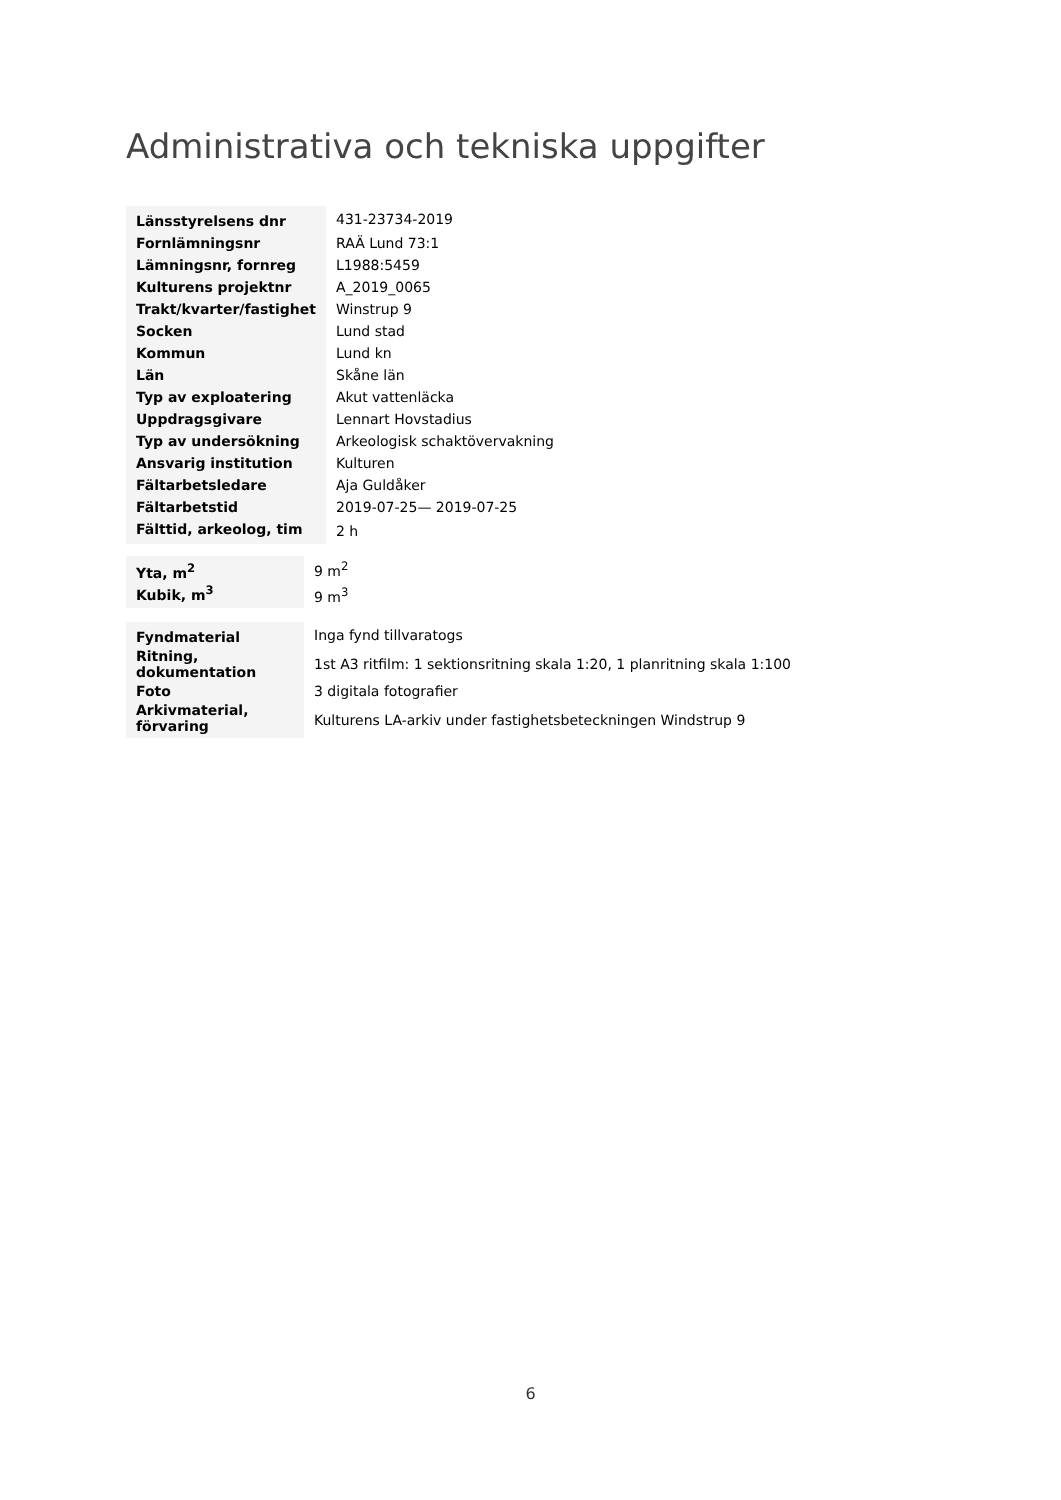Administrativa och tekniska uppgifter
| Länsstyrelsens dnr | 431-23734-2019 |
| Fornlämningsnr | RAÄ Lund 73:1 |
| Lämningsnr, fornreg | L1988:5459 |
| Kulturens projektnr | A_2019_0065 |
| Trakt/kvarter/fastighet | Winstrup 9 |
| Socken | Lund stad |
| Kommun | Lund kn |
| Län | Skåne län |
| Typ av exploatering | Akut vattenläcka |
| Uppdragsgivare | Lennart Hovstadius |
| Typ av undersökning | Arkeologisk schaktövervakning |
| Ansvarig institution | Kulturen |
| Fältarbetsledare | Aja Guldåker |
| Fältarbetstid | 2019-07-25— 2019-07-25 |
| Fälttid, arkeolog, tim | 2 h |
| Yta, m<sup>2</sup> | 9 m<sup>2</sup> |
| Kubik, m<sup>3</sup> | 9 m<sup>3</sup> |
| Fyndmaterial | Inga fynd tillvaratogs |
| Ritning, dokumentation | 1st A3 ritfilm: 1 sektionsritning skala 1:20, 1 planritning skala 1:100 |
| Foto | 3 digitala fotografier |
| Arkivmaterial, förvaring | Kulturens LA-arkiv under fastighetsbeteckningen Windstrup 9 |
6